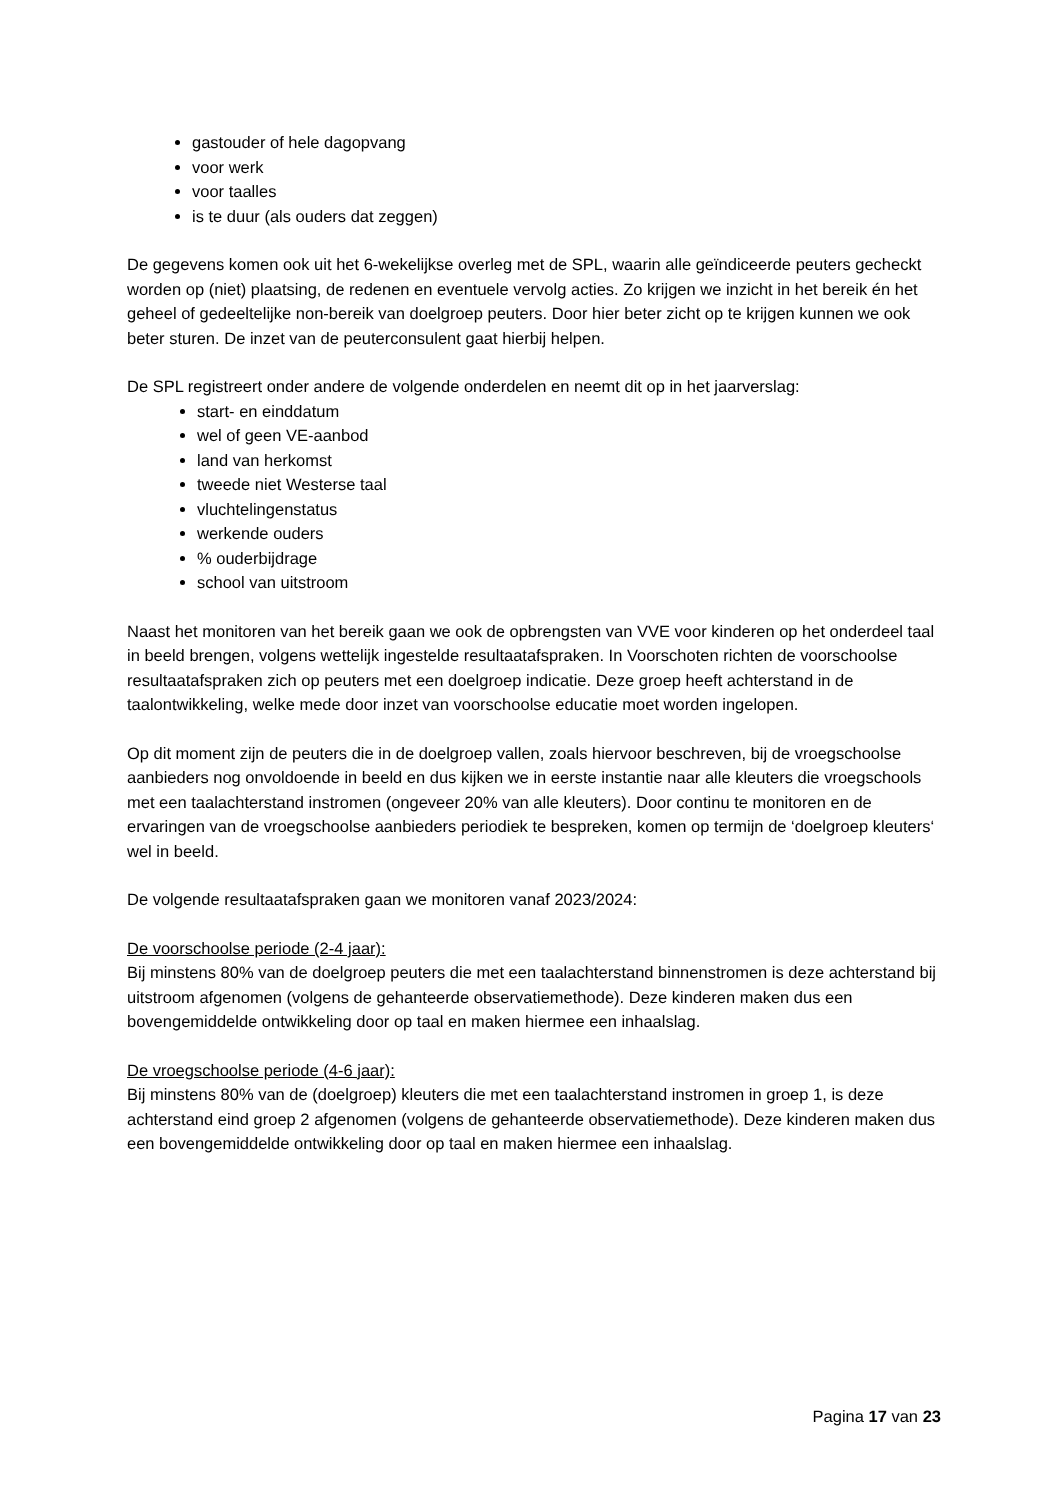gastouder of hele dagopvang
voor werk
voor taalles
is te duur (als ouders dat zeggen)
De gegevens komen ook uit het 6-wekelijkse overleg met de SPL, waarin alle geïndiceerde peuters gecheckt worden op (niet) plaatsing, de redenen en eventuele vervolg acties. Zo krijgen we inzicht in het bereik én het geheel of gedeeltelijke non-bereik van doelgroep peuters. Door hier beter zicht op te krijgen kunnen we ook beter sturen. De inzet van de peuterconsulent gaat hierbij helpen.
De SPL registreert onder andere de volgende onderdelen en neemt dit op in het jaarverslag:
start- en einddatum
wel of geen VE-aanbod
land van herkomst
tweede niet Westerse taal
vluchtelingenstatus
werkende ouders
% ouderbijdrage
school van uitstroom
Naast het monitoren van het bereik gaan we ook de opbrengsten van VVE voor kinderen op het onderdeel taal in beeld brengen, volgens wettelijk ingestelde resultaatafspraken. In Voorschoten richten de voorschoolse resultaatafspraken zich op peuters met een doelgroep indicatie. Deze groep heeft achterstand in de taalontwikkeling, welke mede door inzet van voorschoolse educatie moet worden ingelopen.
Op dit moment zijn de peuters die in de doelgroep vallen, zoals hiervoor beschreven, bij de vroegschoolse aanbieders nog onvoldoende in beeld en dus kijken we in eerste instantie naar alle kleuters die vroegschools met een taalachterstand instromen (ongeveer 20% van alle kleuters). Door continu te monitoren en de ervaringen van de vroegschoolse aanbieders periodiek te bespreken, komen op termijn de ‘doelgroep kleuters‘ wel in beeld.
De volgende resultaatafspraken gaan we monitoren vanaf 2023/2024:
De voorschoolse periode (2-4 jaar):
Bij minstens 80% van de doelgroep peuters die met een taalachterstand binnenstromen is deze achterstand bij uitstroom afgenomen (volgens de gehanteerde observatiemethode). Deze kinderen maken dus een bovengemiddelde ontwikkeling door op taal en maken hiermee een inhaalslag.
De vroegschoolse periode (4-6 jaar):
Bij minstens 80% van de (doelgroep) kleuters die met een taalachterstand instromen in groep 1, is deze achterstand eind groep 2 afgenomen (volgens de gehanteerde observatiemethode). Deze kinderen maken dus een bovengemiddelde ontwikkeling door op taal en maken hiermee een inhaalslag.
Pagina 17 van 23